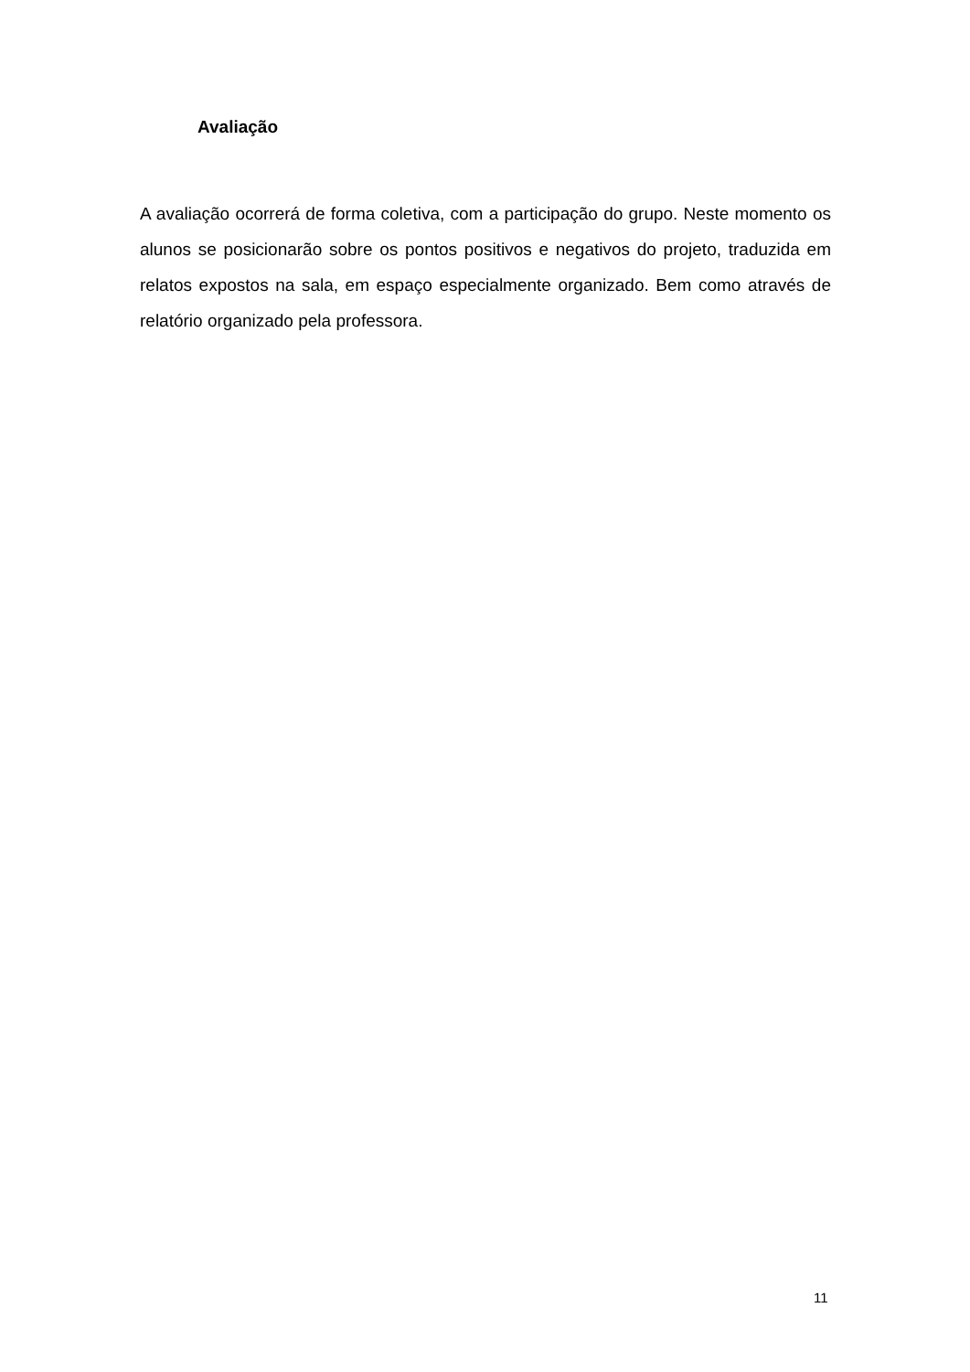Avaliação
A avaliação ocorrerá de forma coletiva, com a participação do grupo. Neste momento os alunos se posicionarão sobre os pontos positivos e negativos do projeto, traduzida em relatos expostos na sala, em espaço especialmente organizado. Bem como através de relatório organizado pela professora.
11